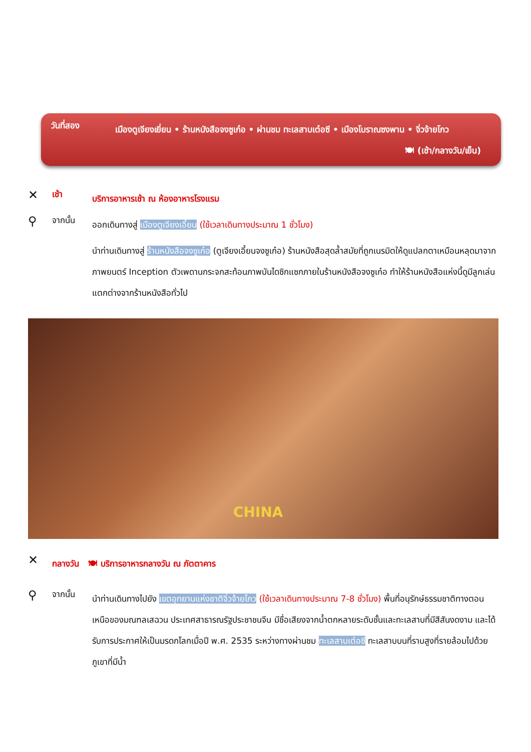วันที่สอง
เมืองตูเจียงเยี่ยน • ร้านหนังสือจงซูเก๋อ • ผ่านชม ทะเลสาบเต๋อซี • เมืองโบราณซงพาน • จิ่วจ้ายโกว
🍽 (เช้า/กลางวัน/เย็น)
✕
เช้า
บริการอาหารเช้า ณ ห้องอาหารโรงแรม
⚲
จากนั้น
ออกเดินทางสู่ เมืองตูเจียงเอี้ยน (ใช้เวลาเดินทางประมาณ 1 ชั่วโมง)
นำท่านเดินทางสู่ ร้านหนังสือจงซูเก๋อ (ตูเจียงเอี้ยนจงซูเก๋อ) ร้านหนังสือสุดล้ำสมัยที่ถูกเนรมิตให้ดูแปลกตาเหมือนหลุดมาจากภาพยนตร์ Inception ตัวเพดานกระจกสะท้อนภาพบันไดซิกแซกภายในร้านหนังสือจงซูเก๋อ ทำให้ร้านหนังสือแห่งนี้ดูมีลูกเล่นแตกต่างจากร้านหนังสือทั่วไป
CHINA
✕
กลางวัน 🍽 บริการอาหารกลางวัน ณ ภัตตาคาร
⚲
จากนั้น
นำท่านเดินทางไปยัง เขตอุทยานแห่งชาติจิ่วจ้ายโกว (ใช้เวลาเดินทางประมาณ 7-8 ชั่วโมง) พื้นที่อนุรักษ์ธรรมชาติทางตอนเหนือของมณฑลเสฉวน ประเทศสาธารณรัฐประชาชนจีน มีชื่อเสียงจากน้ำตกหลายระดับชั้นและทะเลสาบที่มีสีสันงดงาม และได้รับการประกาศให้เป็นมรดกโลกเมื่อปี พ.ศ. 2535 ระหว่างทางผ่านชม ทะเลสาบเต๋อซี ทะเลสาบบนที่ราบสูงที่รายล้อมไปด้วยภูเขาที่มีน้ำ